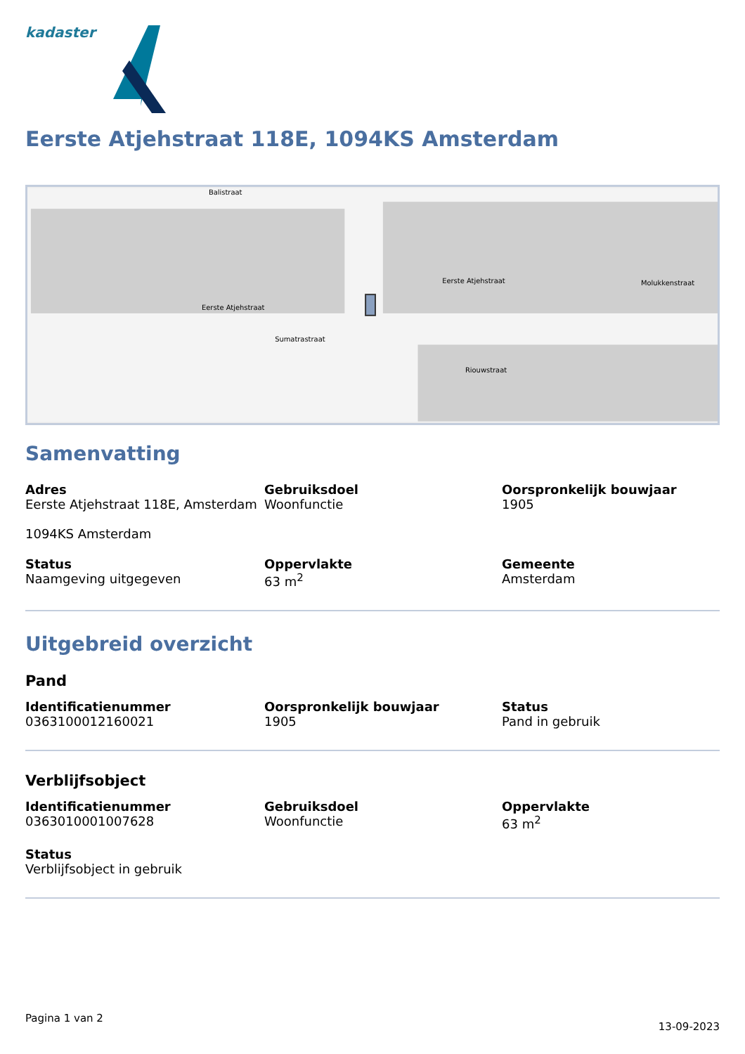kadaster
Eerste Atjehstraat 118E, 1094KS Amsterdam
Balistraat
Eerste Atjehstraat
Eerste Atjehstraat
Riouwstraat
Sumatrastraat
Molukkenstraat
Samenvatting
Adres
Eerste Atjehstraat 118E, Amsterdam
1094KS Amsterdam
Gebruiksdoel
Woonfunctie
Oorspronkelijk bouwjaar
1905
Status
Naamgeving uitgegeven
Oppervlakte
63 m<sup>2</sup>
Gemeente
Amsterdam
Uitgebreid overzicht
Pand
Identificatienummer
0363100012160021
Oorspronkelijk bouwjaar
1905
Status
Pand in gebruik
Verblijfsobject
Identificatienummer
0363010001007628
Gebruiksdoel
Woonfunctie
Oppervlakte
63 m<sup>2</sup>
Status
Verblijfsobject in gebruik
Pagina 1 van 2 13-09-2023